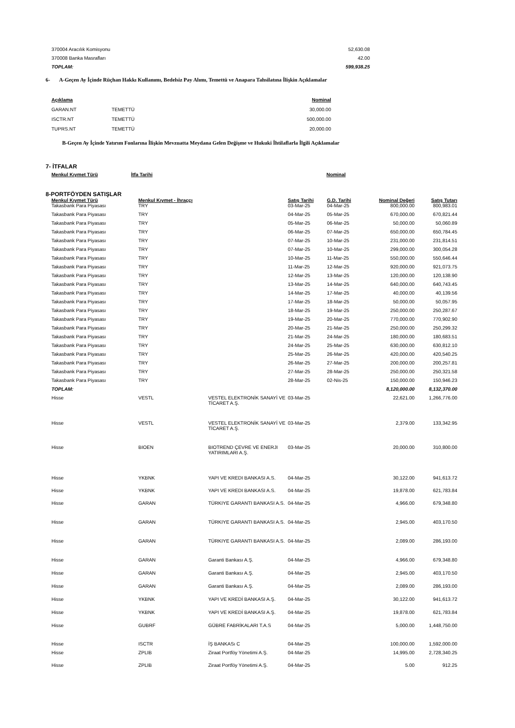| 370004 Aracılık Komisyonu | 52,630.08 |
| 370008 Banka Masrafları | 42.00 |
| TOPLAM: | 599,938.25 |
6- A-Geçen Ay İçinde Rüçhan Hakkı Kullanımı, Bedelsiz Pay Alımı, Temettü ve Anapara Tahsilatına İlişkin Açıklamalar
| Açıklama | | Nominal |
| GARAN.NT | TEMETTÜ | 30,000.00 |
| ISCTR.NT | TEMETTÜ | 500,000.00 |
| TUPRS.NT | TEMETTÜ | 20,000.00 |
B-Geçen Ay İçinde Yatırım Fonlarına İlişkin Mevzuatta Meydana Gelen Değişme ve Hukuki İhtilaflarla İlgili Açıklamalar
7- İTFALAR
| Menkul Kıymet Türü | İtfa Tarihi | Nominal |
| --- | --- | --- |
8-PORTFÖYDEN SATIŞLAR
| Menkul Kıymet Türü | Menkul Kıymet - İhraççı | | Satış Tarihi | G.D. Tarihi | Nominal Değeri | Satış Tutarı |
| --- | --- | --- | --- | --- | --- | --- |
| Takasbank Para Piyasası | TRY | | 03-Mar-25 | 04-Mar-25 | 800,000.00 | 800,983.01 |
| Takasbank Para Piyasası | TRY | | 04-Mar-25 | 05-Mar-25 | 670,000.00 | 670,821.44 |
| Takasbank Para Piyasası | TRY | | 05-Mar-25 | 06-Mar-25 | 50,000.00 | 50,060.89 |
| Takasbank Para Piyasası | TRY | | 06-Mar-25 | 07-Mar-25 | 650,000.00 | 650,784.45 |
| Takasbank Para Piyasası | TRY | | 07-Mar-25 | 10-Mar-25 | 231,000.00 | 231,814.51 |
| Takasbank Para Piyasası | TRY | | 07-Mar-25 | 10-Mar-25 | 299,000.00 | 300,054.28 |
| Takasbank Para Piyasası | TRY | | 10-Mar-25 | 11-Mar-25 | 550,000.00 | 550,646.44 |
| Takasbank Para Piyasası | TRY | | 11-Mar-25 | 12-Mar-25 | 920,000.00 | 921,073.75 |
| Takasbank Para Piyasası | TRY | | 12-Mar-25 | 13-Mar-25 | 120,000.00 | 120,138.90 |
| Takasbank Para Piyasası | TRY | | 13-Mar-25 | 14-Mar-25 | 640,000.00 | 640,743.45 |
| Takasbank Para Piyasası | TRY | | 14-Mar-25 | 17-Mar-25 | 40,000.00 | 40,139.56 |
| Takasbank Para Piyasası | TRY | | 17-Mar-25 | 18-Mar-25 | 50,000.00 | 50,057.95 |
| Takasbank Para Piyasası | TRY | | 18-Mar-25 | 19-Mar-25 | 250,000.00 | 250,287.67 |
| Takasbank Para Piyasası | TRY | | 19-Mar-25 | 20-Mar-25 | 770,000.00 | 770,902.90 |
| Takasbank Para Piyasası | TRY | | 20-Mar-25 | 21-Mar-25 | 250,000.00 | 250,299.32 |
| Takasbank Para Piyasası | TRY | | 21-Mar-25 | 24-Mar-25 | 180,000.00 | 180,683.51 |
| Takasbank Para Piyasası | TRY | | 24-Mar-25 | 25-Mar-25 | 630,000.00 | 630,812.10 |
| Takasbank Para Piyasası | TRY | | 25-Mar-25 | 26-Mar-25 | 420,000.00 | 420,540.25 |
| Takasbank Para Piyasası | TRY | | 26-Mar-25 | 27-Mar-25 | 200,000.00 | 200,257.81 |
| Takasbank Para Piyasası | TRY | | 27-Mar-25 | 28-Mar-25 | 250,000.00 | 250,321.58 |
| Takasbank Para Piyasası | TRY | | 28-Mar-25 | 02-Nis-25 | 150,000.00 | 150,946.23 |
| TOPLAM: | | | | | 8,120,000.00 | 8,132,370.00 |
| Hisse | VESTL | VESTEL ELEKTRONİK SANAYİ VE TİCARET A.Ş. | 03-Mar-25 | | 22,621.00 | 1,266,776.00 |
| Hisse | VESTL | VESTEL ELEKTRONİK SANAYİ VE TİCARET A.Ş. | 03-Mar-25 | | 2,379.00 | 133,342.95 |
| Hisse | BIOEN | BIOTREND ÇEVRE VE ENERJI YATIRIMLARI A.Ş. | 03-Mar-25 | | 20,000.00 | 310,800.00 |
| Hisse | YKBNK | YAPI VE KREDI BANKASI A.S. | 04-Mar-25 | | 30,122.00 | 941,613.72 |
| Hisse | YKBNK | YAPI VE KREDI BANKASI A.S. | 04-Mar-25 | | 19,878.00 | 621,783.84 |
| Hisse | GARAN | TÜRKIYE GARANTI BANKASI A.S. | 04-Mar-25 | | 4,966.00 | 679,348.80 |
| Hisse | GARAN | TÜRKIYE GARANTI BANKASI A.S. | 04-Mar-25 | | 2,945.00 | 403,170.50 |
| Hisse | GARAN | TÜRKIYE GARANTI BANKASI A.S. | 04-Mar-25 | | 2,089.00 | 286,193.00 |
| Hisse | GARAN | Garanti Bankası A.Ş. | 04-Mar-25 | | 4,966.00 | 679,348.80 |
| Hisse | GARAN | Garanti Bankası A.Ş. | 04-Mar-25 | | 2,945.00 | 403,170.50 |
| Hisse | GARAN | Garanti Bankası A.Ş. | 04-Mar-25 | | 2,089.00 | 286,193.00 |
| Hisse | YKBNK | YAPI VE KREDİ BANKASI A.Ş. | 04-Mar-25 | | 30,122.00 | 941,613.72 |
| Hisse | YKBNK | YAPI VE KREDİ BANKASI A.Ş. | 04-Mar-25 | | 19,878.00 | 621,783.84 |
| Hisse | GUBRF | GÜBRE FABRİKALARI T.A.S | 04-Mar-25 | | 5,000.00 | 1,448,750.00 |
| Hisse | ISCTR | İŞ BANKASı C | 04-Mar-25 | | 100,000.00 | 1,592,000.00 |
| Hisse | ZPLIB | Ziraat Portföy Yönetimi A.Ş. | 04-Mar-25 | | 14,995.00 | 2,728,340.25 |
| Hisse | ZPLIB | Ziraat Portföy Yönetimi A.Ş. | 04-Mar-25 | | 5.00 | 912.25 |